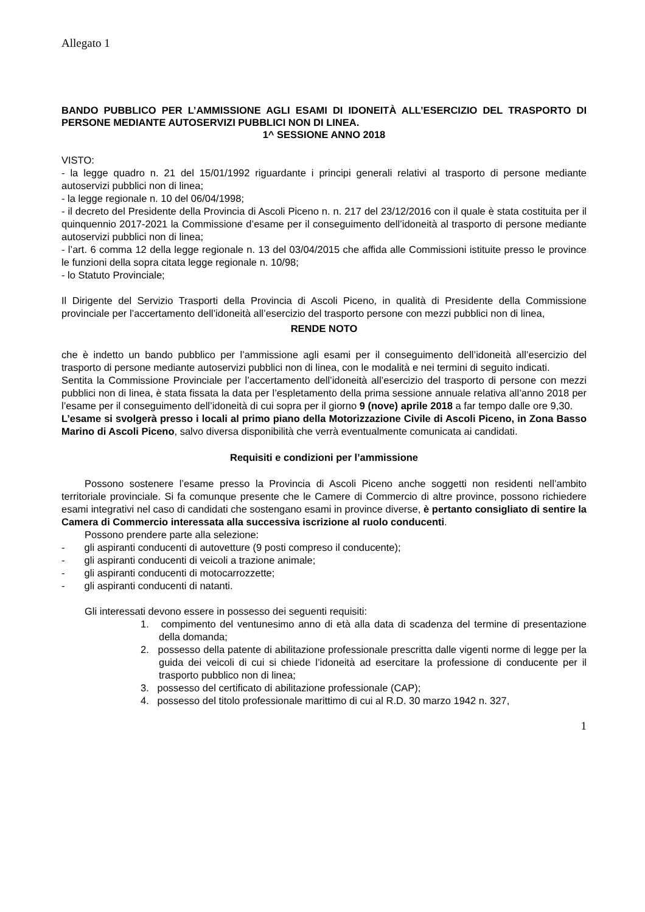Allegato 1
BANDO PUBBLICO PER L’AMMISSIONE AGLI ESAMI DI IDONEITÀ ALL’ESERCIZIO DEL TRASPORTO DI PERSONE MEDIANTE AUTOSERVIZI PUBBLICI NON DI LINEA.
1^ SESSIONE ANNO 2018
VISTO:
- la legge quadro n. 21 del 15/01/1992 riguardante i principi generali relativi al trasporto di persone mediante autoservizi pubblici non di linea;
- la legge regionale n. 10 del 06/04/1998;
- il decreto del Presidente della Provincia di Ascoli Piceno n. n. 217 del 23/12/2016 con il quale è stata costituita per il quinquennio 2017-2021 la Commissione d’esame per il conseguimento dell’idoneità al trasporto di persone mediante autoservizi pubblici non di linea;
- l’art. 6 comma 12 della legge regionale n. 13 del 03/04/2015 che affida alle Commissioni istituite presso le province le funzioni della sopra citata legge regionale n. 10/98;
- lo Statuto Provinciale;
Il Dirigente del Servizio Trasporti della Provincia di Ascoli Piceno, in qualità di Presidente della Commissione provinciale per l’accertamento dell’idoneità all’esercizio del trasporto persone con mezzi pubblici non di linea,
RENDE NOTO
che è indetto un bando pubblico per l’ammissione agli esami per il conseguimento dell’idoneità all’esercizio del trasporto di persone mediante autoservizi pubblici non di linea, con le modalità e nei termini di seguito indicati.
Sentita la Commissione Provinciale per l’accertamento dell’idoneità all’esercizio del trasporto di persone con mezzi pubblici non di linea, è stata fissata la data per l’espletamento della prima sessione annuale relativa all’anno 2018 per l’esame per il conseguimento dell’idoneità di cui sopra per il giorno 9 (nove) aprile 2018 a far tempo dalle ore 9,30.
L’esame si svolgerà presso i locali al primo piano della Motorizzazione Civile di Ascoli Piceno, in Zona Basso Marino di Ascoli Piceno, salvo diversa disponibilità che verrà eventualmente comunicata ai candidati.
Requisiti e condizioni per l’ammissione
Possono sostenere l’esame presso la Provincia di Ascoli Piceno anche soggetti non residenti nell’ambito territoriale provinciale. Si fa comunque presente che le Camere di Commercio di altre province, possono richiedere esami integrativi nel caso di candidati che sostengano esami in province diverse, è pertanto consigliato di sentire la Camera di Commercio interessata alla successiva iscrizione al ruolo conducenti.
Possono prendere parte alla selezione:
- gli aspiranti conducenti di autovetture (9 posti compreso il conducente);
- gli aspiranti conducenti di veicoli a trazione animale;
- gli aspiranti conducenti di motocarrozzette;
- gli aspiranti conducenti di natanti.
Gli interessati devono essere in possesso dei seguenti requisiti:
1. compimento del ventunesimo anno di età alla data di scadenza del termine di presentazione della domanda;
2. possesso della patente di abilitazione professionale prescritta dalle vigenti norme di legge per la guida dei veicoli di cui si chiede l’idoneità ad esercitare la professione di conducente per il trasporto pubblico non di linea;
3. possesso del certificato di abilitazione professionale (CAP);
4. possesso del titolo professionale marittimo di cui al R.D. 30 marzo 1942 n. 327,
1